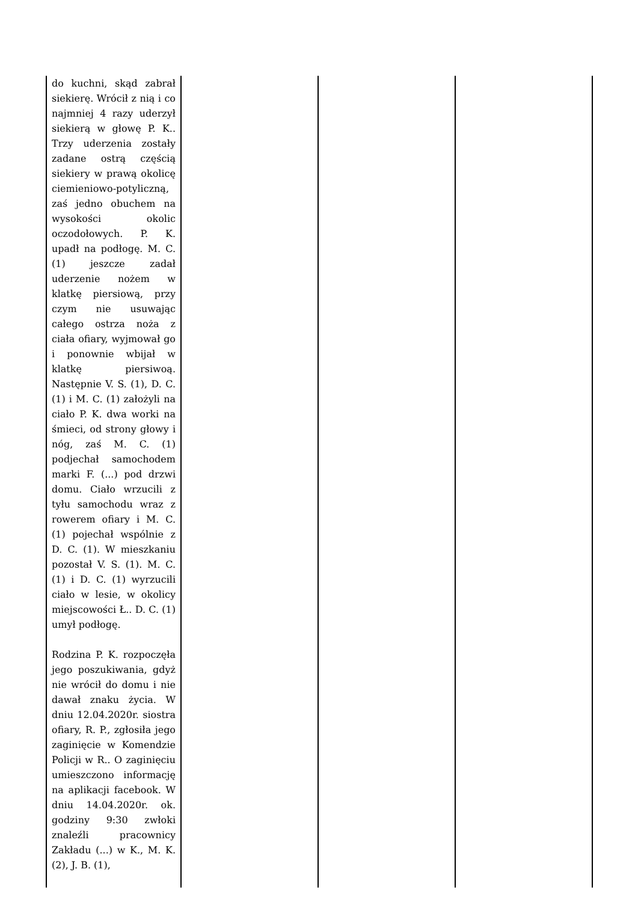| do kuchni, skąd zabrał siekierę. Wrócił z nią i co najmniej 4 razy uderzył siekierą w głowę P. K.. Trzy uderzenia zostały zadane ostrą częścią siekiery w prawą okolicę ciemieniowo-potyliczną, zaś jedno obuchem na wysokości okolic oczodołowych. P. K. upadł na podłogę. M. C. (1) jeszcze zadał uderzenie nożem w klatkę piersiową, przy czym nie usuwając całego ostrza noża z ciała ofiary, wyjmował go i ponownie wbijał w klatkę piersiwoą. Następnie V. S. (1), D. C. (1) i M. C. (1) założyli na ciało P. K. dwa worki na śmieci, od strony głowy i nóg, zaś M. C. (1) podjechał samochodem marki F. (...) pod drzwi domu. Ciało wrzucili z tyłu samochodu wraz z rowerem ofiary i M. C. (1) pojechał wspólnie z D. C. (1). W mieszkaniu pozostał V. S. (1). M. C. (1) i D. C. (1) wyrzucili ciało w lesie, w okolicy miejscowości Ł.. D. C. (1) umył podłogę. Rodzina P. K. rozpoczęła jego poszukiwania, gdyż nie wrócił do domu i nie dawał znaku życia. W dniu 12.04.2020r. siostra ofiary, R. P., zgłosiła jego zaginięcie w Komendzie Policji w R.. O zaginięciu umieszczono informację na aplikacji facebook. W dniu 14.04.2020r. ok. godziny 9:30 zwłoki znaleźli pracownicy Zakładu (...) w K., M. K. (2), J. B. (1), | | | |